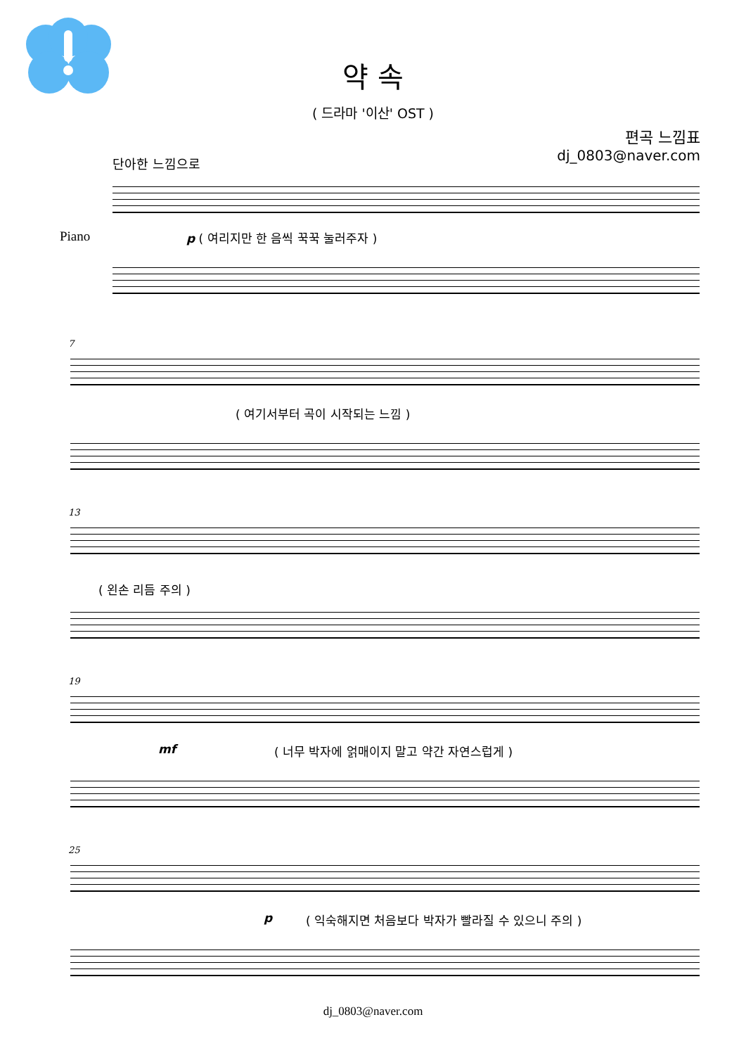약 속
( 드라마 '이산' OST )
편곡 느낌표
dj_0803@naver.com
단아한 느낌으로
Piano
p ( 여리지만 한 음씩 꾹꾹 눌러주자 )
7
( 여기서부터 곡이 시작되는 느낌 )
13
( 왼손 리듬 주의 )
19
mf
( 너무 박자에 얽매이지 말고 약간 자연스럽게 )
25
p
( 익숙해지면 처음보다 박자가 빨라질 수 있으니 주의 )
dj_0803@naver.com